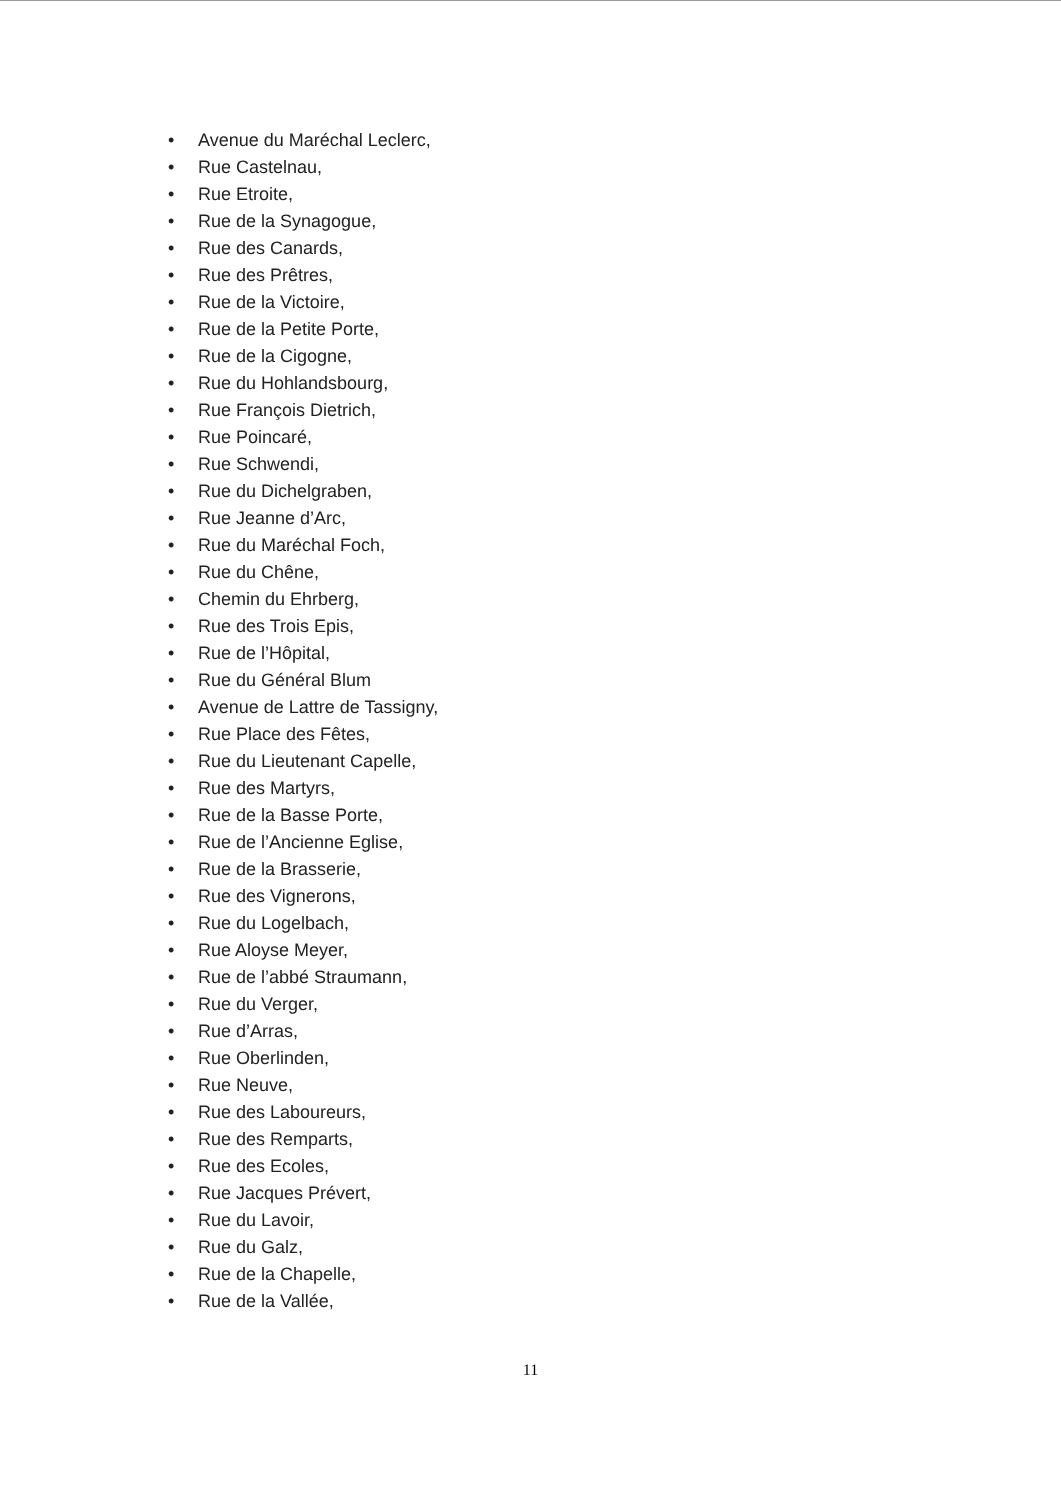• Avenue du Maréchal Leclerc,
• Rue Castelnau,
• Rue Etroite,
• Rue de la Synagogue,
• Rue des Canards,
• Rue des Prêtres,
• Rue de la Victoire,
• Rue de la Petite Porte,
• Rue de la Cigogne,
• Rue du Hohlandsbourg,
• Rue François Dietrich,
• Rue Poincaré,
• Rue Schwendi,
• Rue du Dichelgraben,
• Rue Jeanne d’Arc,
• Rue du Maréchal Foch,
• Rue du Chêne,
• Chemin du Ehrberg,
• Rue des Trois Epis,
• Rue de l’Hôpital,
• Rue du Général Blum
• Avenue de Lattre de Tassigny,
• Rue Place des Fêtes,
• Rue du Lieutenant Capelle,
• Rue des Martyrs,
• Rue de la Basse Porte,
• Rue de l’Ancienne Eglise,
• Rue de la Brasserie,
• Rue des Vignerons,
• Rue du Logelbach,
• Rue Aloyse Meyer,
• Rue de l’abbé Straumann,
• Rue du Verger,
• Rue d’Arras,
• Rue Oberlinden,
• Rue Neuve,
• Rue des Laboureurs,
• Rue des Remparts,
• Rue des Ecoles,
• Rue Jacques Prévert,
• Rue du Lavoir,
• Rue du Galz,
• Rue de la Chapelle,
• Rue de la Vallée,
11